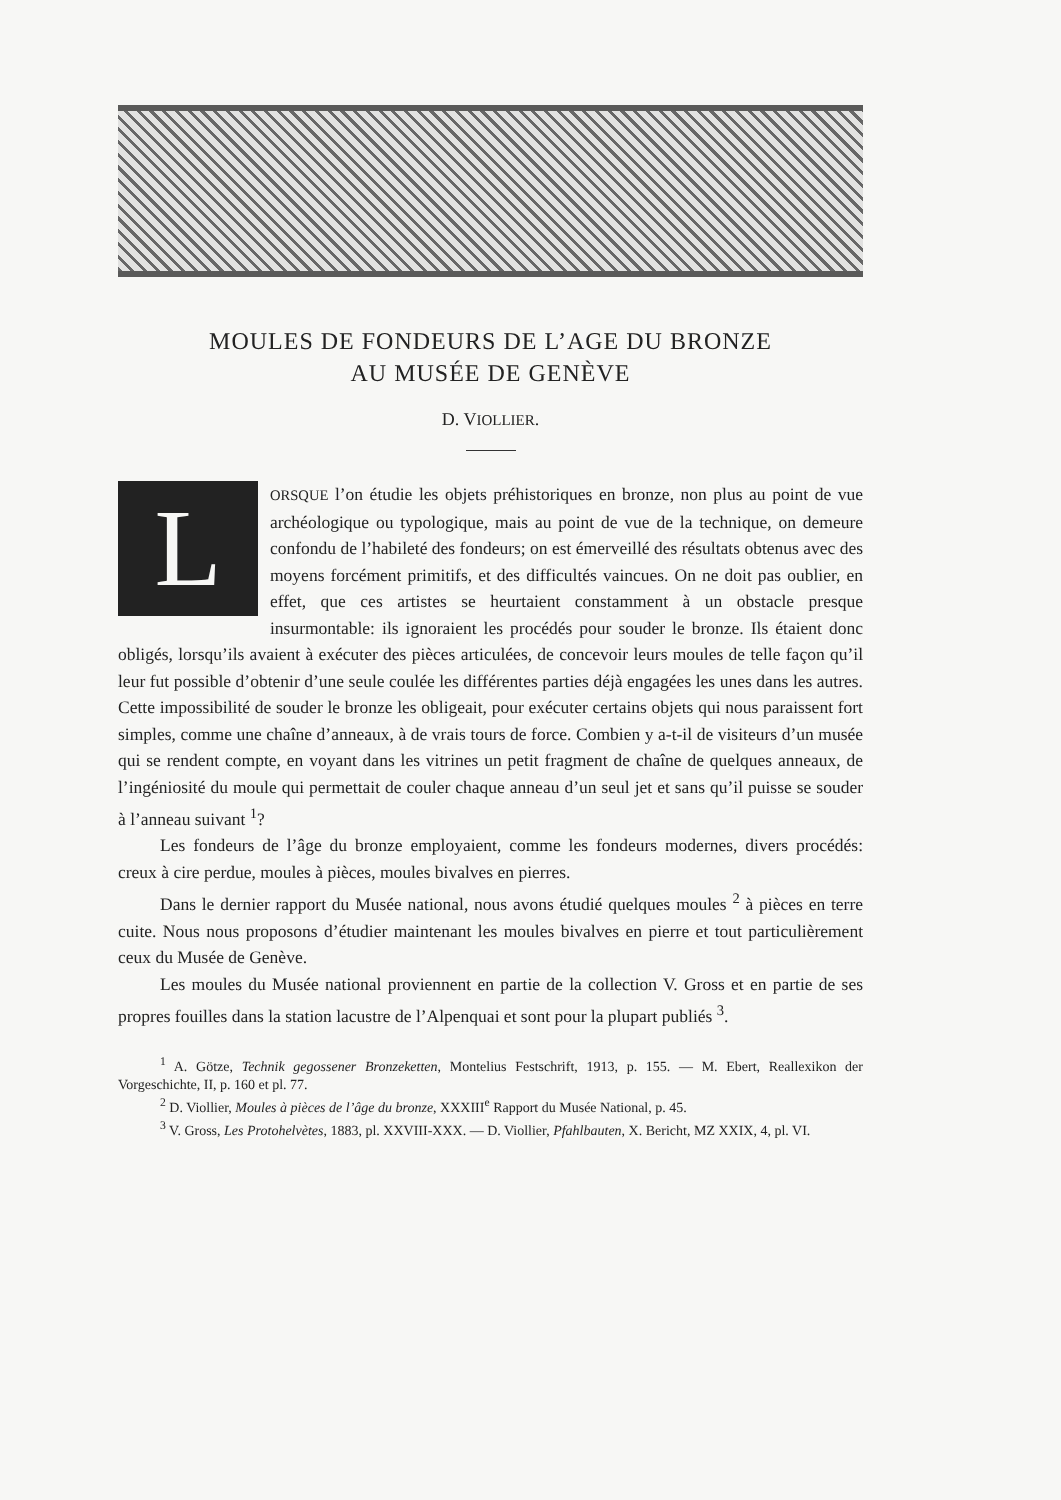MOULES DE FONDEURS DE L’AGE DU BRONZE
AU MUSÉE DE GENÈVE
D. VIOLLIER.
LORSQUE l’on étudie les objets préhistoriques en bronze, non plus au point de vue archéologique ou typologique, mais au point de vue de la technique, on demeure confondu de l’habileté des fondeurs; on est émerveillé des résultats obtenus avec des moyens forcément primitifs, et des difficultés vaincues. On ne doit pas oublier, en effet, que ces artistes se heurtaient constamment à un obstacle presque insurmontable: ils ignoraient les procédés pour souder le bronze. Ils étaient donc obligés, lorsqu’ils avaient à exécuter des pièces articulées, de concevoir leurs moules de telle façon qu’il leur fut possible d’obtenir d’une seule coulée les différentes parties déjà engagées les unes dans les autres. Cette impossibilité de souder le bronze les obligeait, pour exécuter certains objets qui nous paraissent fort simples, comme une chaîne d’anneaux, à de vrais tours de force. Combien y a-t-il de visiteurs d’un musée qui se rendent compte, en voyant dans les vitrines un petit fragment de chaîne de quelques anneaux, de l’ingéniosité du moule qui permettait de couler chaque anneau d’un seul jet et sans qu’il puisse se souder à l’anneau suivant <sup>1</sup>?
Les fondeurs de l’âge du bronze employaient, comme les fondeurs modernes, divers procédés: creux à cire perdue, moules à pièces, moules bivalves en pierres.
Dans le dernier rapport du Musée national, nous avons étudié quelques moules <sup>2</sup> à pièces en terre cuite. Nous nous proposons d’étudier maintenant les moules bivalves en pierre et tout particulièrement ceux du Musée de Genève.
Les moules du Musée national proviennent en partie de la collection V. Gross et en partie de ses propres fouilles dans la station lacustre de l’Alpenquai et sont pour la plupart publiés <sup>3</sup>.
<sup>1</sup> A. Götze, Technik gegossener Bronzeketten, Montelius Festschrift, 1913, p. 155. — M. Ebert, Reallexikon der Vorgeschichte, II, p. 160 et pl. 77.
<sup>2</sup> D. Viollier, Moules à pièces de l’âge du bronze, XXXIII<sup>e</sup> Rapport du Musée National, p. 45.
<sup>3</sup> V. Gross, Les Protohelvètes, 1883, pl. XXVIII-XXX. — D. Viollier, Pfahlbauten, X. Bericht, MZ XXIX, 4, pl. VI.